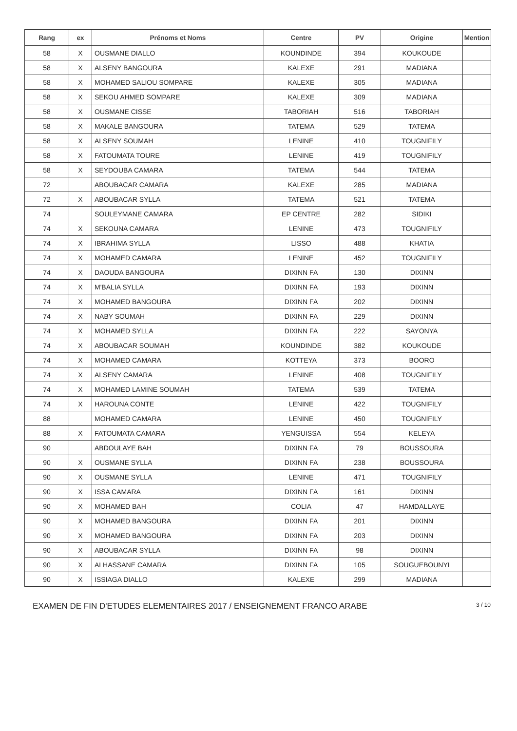| Rang | ex | Prénoms et Noms | Centre | PV | Origine | Mention |
| --- | --- | --- | --- | --- | --- | --- |
| 58 | X | OUSMANE DIALLO | KOUNDINDE | 394 | KOUKOUDE | |
| 58 | X | ALSENY BANGOURA | KALEXE | 291 | MADIANA | |
| 58 | X | MOHAMED SALIOU SOMPARE | KALEXE | 305 | MADIANA | |
| 58 | X | SEKOU AHMED SOMPARE | KALEXE | 309 | MADIANA | |
| 58 | X | OUSMANE CISSE | TABORIAH | 516 | TABORIAH | |
| 58 | X | MAKALE BANGOURA | TATEMA | 529 | TATEMA | |
| 58 | X | ALSENY SOUMAH | LENINE | 410 | TOUGNIFILY | |
| 58 | X | FATOUMATA TOURE | LENINE | 419 | TOUGNIFILY | |
| 58 | X | SEYDOUBA CAMARA | TATEMA | 544 | TATEMA | |
| 72 | | ABOUBACAR CAMARA | KALEXE | 285 | MADIANA | |
| 72 | X | ABOUBACAR SYLLA | TATEMA | 521 | TATEMA | |
| 74 | | SOULEYMANE CAMARA | EP CENTRE | 282 | SIDIKI | |
| 74 | X | SEKOUNA CAMARA | LENINE | 473 | TOUGNIFILY | |
| 74 | X | IBRAHIMA SYLLA | LISSO | 488 | KHATIA | |
| 74 | X | MOHAMED CAMARA | LENINE | 452 | TOUGNIFILY | |
| 74 | X | DAOUDA BANGOURA | DIXINN FA | 130 | DIXINN | |
| 74 | X | M'BALIA SYLLA | DIXINN FA | 193 | DIXINN | |
| 74 | X | MOHAMED BANGOURA | DIXINN FA | 202 | DIXINN | |
| 74 | X | NABY SOUMAH | DIXINN FA | 229 | DIXINN | |
| 74 | X | MOHAMED SYLLA | DIXINN FA | 222 | SAYONYA | |
| 74 | X | ABOUBACAR SOUMAH | KOUNDINDE | 382 | KOUKOUDE | |
| 74 | X | MOHAMED CAMARA | KOTTEYA | 373 | BOORO | |
| 74 | X | ALSENY CAMARA | LENINE | 408 | TOUGNIFILY | |
| 74 | X | MOHAMED LAMINE SOUMAH | TATEMA | 539 | TATEMA | |
| 74 | X | HAROUNA CONTE | LENINE | 422 | TOUGNIFILY | |
| 88 | | MOHAMED CAMARA | LENINE | 450 | TOUGNIFILY | |
| 88 | X | FATOUMATA CAMARA | YENGUISSA | 554 | KELEYA | |
| 90 | | ABDOULAYE BAH | DIXINN FA | 79 | BOUSSOURA | |
| 90 | X | OUSMANE SYLLA | DIXINN FA | 238 | BOUSSOURA | |
| 90 | X | OUSMANE SYLLA | LENINE | 471 | TOUGNIFILY | |
| 90 | X | ISSA CAMARA | DIXINN FA | 161 | DIXINN | |
| 90 | X | MOHAMED BAH | COLIA | 47 | HAMDALLAYE | |
| 90 | X | MOHAMED BANGOURA | DIXINN FA | 201 | DIXINN | |
| 90 | X | MOHAMED BANGOURA | DIXINN FA | 203 | DIXINN | |
| 90 | X | ABOUBACAR SYLLA | DIXINN FA | 98 | DIXINN | |
| 90 | X | ALHASSANE CAMARA | DIXINN FA | 105 | SOUGUEBOUNYI | |
| 90 | X | ISSIAGA DIALLO | KALEXE | 299 | MADIANA | |
EXAMEN DE FIN D'ETUDES ELEMENTAIRES 2017 / ENSEIGNEMENT FRANCO ARABE 3 / 10